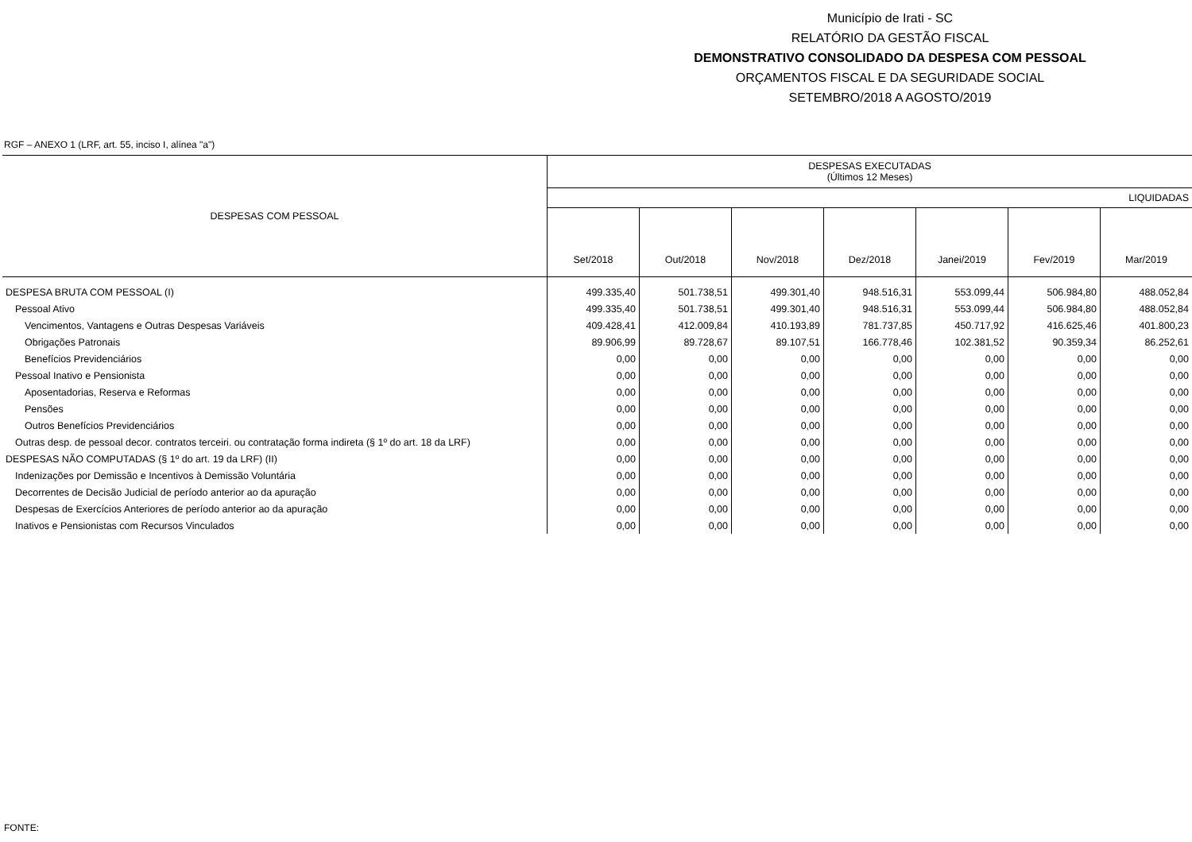Município de Irati - SC
RELATÓRIO DA GESTÃO FISCAL
DEMONSTRATIVO CONSOLIDADO DA DESPESA COM PESSOAL
ORÇAMENTOS FISCAL E DA SEGURIDADE SOCIAL
SETEMBRO/2018 A AGOSTO/2019
RGF – ANEXO 1 (LRF, art. 55, inciso I, alínea "a")
| DESPESAS COM PESSOAL | DESPESAS EXECUTADAS (Últimos 12 Meses) | | | | | | |
| --- | --- | --- | --- | --- | --- | --- | --- |
| | LIQUIDADAS | | | | | | |
| | Set/2018 | Out/2018 | Nov/2018 | Dez/2018 | Janei/2019 | Fev/2019 | Mar/2019 |
| DESPESA BRUTA COM PESSOAL (I) | 499.335,40 | 501.738,51 | 499.301,40 | 948.516,31 | 553.099,44 | 506.984,80 | 488.052,84 |
| Pessoal Ativo | 499.335,40 | 501.738,51 | 499.301,40 | 948.516,31 | 553.099,44 | 506.984,80 | 488.052,84 |
| Vencimentos, Vantagens e Outras Despesas Variáveis | 409.428,41 | 412.009,84 | 410.193,89 | 781.737,85 | 450.717,92 | 416.625,46 | 401.800,23 |
| Obrigações Patronais | 89.906,99 | 89.728,67 | 89.107,51 | 166.778,46 | 102.381,52 | 90.359,34 | 86.252,61 |
| Benefícios Previdenciários | 0,00 | 0,00 | 0,00 | 0,00 | 0,00 | 0,00 | 0,00 |
| Pessoal Inativo e Pensionista | 0,00 | 0,00 | 0,00 | 0,00 | 0,00 | 0,00 | 0,00 |
| Aposentadorias, Reserva e Reformas | 0,00 | 0,00 | 0,00 | 0,00 | 0,00 | 0,00 | 0,00 |
| Pensões | 0,00 | 0,00 | 0,00 | 0,00 | 0,00 | 0,00 | 0,00 |
| Outros Benefícios Previdenciários | 0,00 | 0,00 | 0,00 | 0,00 | 0,00 | 0,00 | 0,00 |
| Outras desp. de pessoal decor. contratos terceiri. ou contratação forma indireta (§ 1º do art. 18 da LRF) | 0,00 | 0,00 | 0,00 | 0,00 | 0,00 | 0,00 | 0,00 |
| DESPESAS NÃO COMPUTADAS (§ 1º do art. 19 da LRF) (II) | 0,00 | 0,00 | 0,00 | 0,00 | 0,00 | 0,00 | 0,00 |
| Indenizações por Demissão e Incentivos à Demissão Voluntária | 0,00 | 0,00 | 0,00 | 0,00 | 0,00 | 0,00 | 0,00 |
| Decorrentes de Decisão Judicial de período anterior ao da apuração | 0,00 | 0,00 | 0,00 | 0,00 | 0,00 | 0,00 | 0,00 |
| Despesas de Exercícios Anteriores de período anterior ao da apuração | 0,00 | 0,00 | 0,00 | 0,00 | 0,00 | 0,00 | 0,00 |
| Inativos e Pensionistas com Recursos Vinculados | 0,00 | 0,00 | 0,00 | 0,00 | 0,00 | 0,00 | 0,00 |
FONTE: